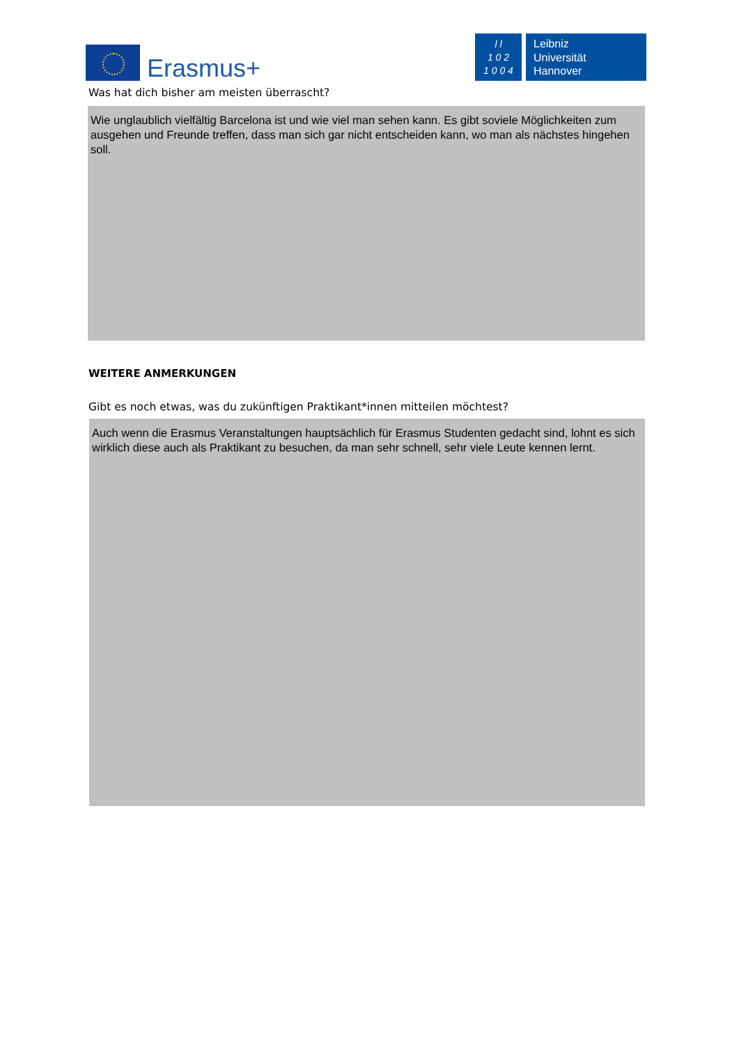Erasmus+
l l
1 0 2
1 0 0 4
Leibniz
Universität
Hannover
Was hat dich bisher am meisten überrascht?
Wie unglaublich vielfältig Barcelona ist und wie viel man sehen kann. Es gibt soviele Möglichkeiten zum ausgehen und Freunde treffen, dass man sich gar nicht entscheiden kann, wo man als nächstes hingehen soll.
WEITERE ANMERKUNGEN
Gibt es noch etwas, was du zukünftigen Praktikant*innen mitteilen möchtest?
Auch wenn die Erasmus Veranstaltungen hauptsächlich für Erasmus Studenten gedacht sind, lohnt es sich wirklich diese auch als Praktikant zu besuchen, da man sehr schnell, sehr viele Leute kennen lernt.